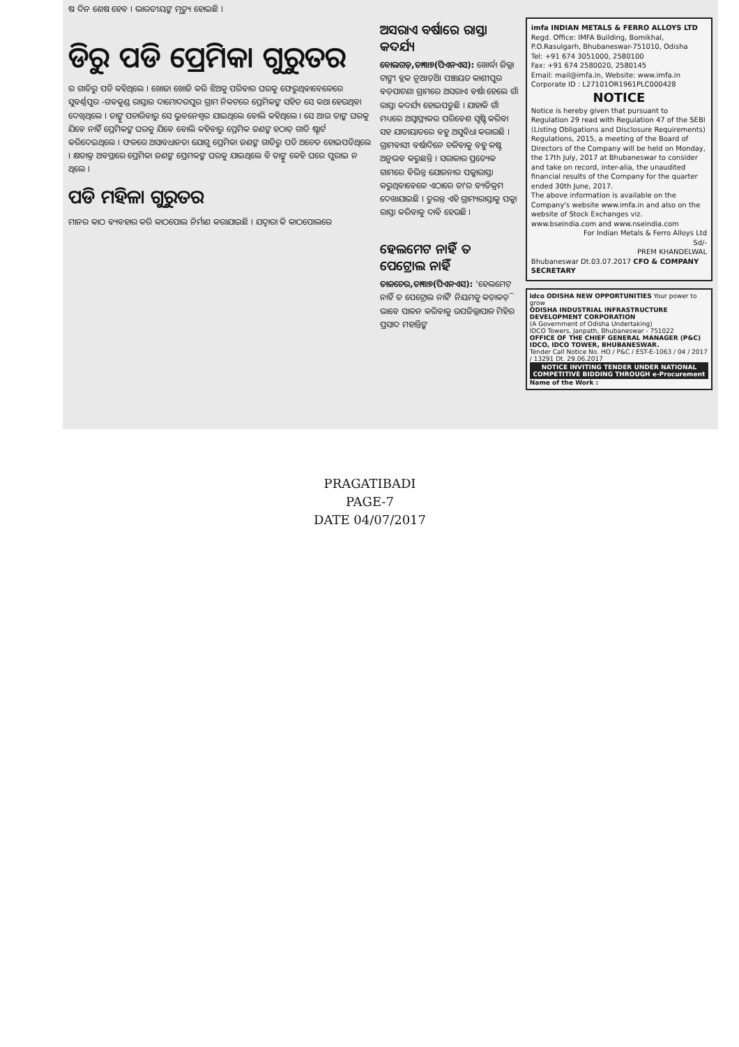ଷ ଦିନ ଶେଷ ହେବ । ଭାରତୀୟଙ୍କ ମୃତ୍ୟୁ ହୋଇଛି ।
ଡିରୁ ପଡି ପ୍ରେମିକା ଗୁରୁତର
ର ଗାଡିରୁ ପଡି କହିଥିଲେ । ଖୋଜା ଖୋଜି କରି ଝିଅକୁ ପରିବାର ଘରକୁ ଫେରୁଥିବାବେଳେରେ ସୁବର୍ଣ୍ଣପୁର -ଗବକୁଣ୍ଡ ରାସ୍ତାର ଦାମୋଦରପୁର ଗ୍ରାମ ନିକଟରେ ପ୍ରେମିକଙ୍କ ସହିତ ସେ କଥା ହେଉଥିବା ଦେଖିଥିଲେ । ତାଙ୍କୁ ପଚାରିବାରୁ ସେ ଭୁବନେଶ୍ୱର ଯାଇଥିଲେ ବୋଲି କହିଥିଲେ । ସେ ଆଉ ତାଙ୍କ ଘରକୁ ଯିବେ ନାହିଁ ପ୍ରେମିକଙ୍କ ଘରକୁ ଯିବେ ବୋଲି କହିବାରୁ ପ୍ରେମିକ ଜଣଙ୍କ ହଠାତ୍ ଗାଡି ଷ୍ଟାର୍ଟ କରିଦେଇଥିଲେ । ଫଳରେ ଅସାବଧାନତା ଯୋଗୁ ପ୍ରେମିକା ଜଣଙ୍କ ଗାଡିରୁ ପଡି ଅଚେତ ହୋଇପଡିଥିଲେ । କ୍ଷତାକ୍ତ ଅବସ୍ଥାରେ ପ୍ରେମିକା ଜଣଙ୍କ ପ୍ରେମକଙ୍କ ଘରକୁ ଯାଇଥିଲେ ବି ତାଙ୍କୁ କେହି ଘରେ ପୁରାଇ ନ ଥିଲେ ।
ପଡି ମହିଳା ଗୁରୁତର
ମାନର କାଠ ବ୍ୟବହାର କରି କାଠପୋଲ ନିର୍ମାଣ କରାଯାଇଛି । ଯଦ୍ୱାରା କି କାଠପୋଲରେ
ଅସରାଏ ବର୍ଷାରେ ରାସ୍ତା କଦର୍ଯ୍ୟ
ବୋଲଗଡ଼,ତା୩।୭(ପିଏନଏସ): ଖୋର୍ଦ୍ଧା ଜିଲ୍ଲା ଟାଙ୍ଗୀ ବ୍ଲକ ନୂଆଡ଼ିଆ ପଞ୍ଚାୟତ କାଶୀପୁର ବଡ଼ପାଟଣା ଗ୍ରାମରେ ଅସରାଏ ବର୍ଷା ହେଲେ ଗାଁ ରାସ୍ତା କଦର୍ଯ୍ୟ ହୋଇପଡୁଛି । ଯାହାକି ଗାଁ ମଧ୍ୟରେ ଅସ୍ୱାସ୍ଥ୍ୟକର ପରିବେଶ ସୃଷ୍ଟି କରିବା ସହ ଯାତାୟାତରେ ବହୁ ଅସୁବିଧା କରାଉଛି । ଗ୍ରାମବାସୀ ବର୍ଷାଦିନେ ଚଳିବାକୁ ବହୁ କଷ୍ଟ ଅନୁଭବ କରୁଛନ୍ତି । ସରାକାର ପ୍ରତ୍ୟେକ ଗାମରେ ବିଭିନ୍ନ ଯୋଜନାର ପକ୍କାରାସ୍ତା କରୁଥିବାବେଳେ ଏଠାରେ ତା'ର ବ୍ୟତିକ୍ରମ ଦେଖାଯାଇଛି । ତୁରନ୍ତ ଏହି ଗ୍ରାମ୍ୟରାସ୍ତାକୁ ପକ୍କା ରାସ୍ତା କରିବାକୁ ଦାବି ହେଉଛି ।
ହେଲମେଟ ନାହିଁ ତ ପେଟ୍ରୋଲ ନାହିଁ
ତାଳଚେର,ତା୩।୭(ପିଏନଏସ): 'ହେଲମେଟ୍ ନାହିଁ ତ ପେଟ୍ରୋଲ ନାହିଁ' ନିୟମକୁ କଡ଼ାକଡ଼ି ଭାବେ ପାଳନ କରିବାକୁ ଉପଜିଲ୍ଲାପାଳ ମିହିର ପ୍ରସାଦ ମହାନ୍ତିଙ୍କ
imfa INDIAN METALS & FERRO ALLOYS LTD
Regd. Office: IMFA Building, Bomikhal, P.O.Rasulgarh, Bhubaneswar-751010, Odisha
Tel: +91 674 3051000, 2580100
Fax: +91 674 2580020, 2580145
Email: mail@imfa.in, Website: www.imfa.in
Corporate ID : L27101OR1961PLC000428
NOTICE
Notice is hereby given that pursuant to Regulation 29 read with Regulation 47 of the SEBI (Listing Obligations and Disclosure Requirements) Regulations, 2015, a meeting of the Board of Directors of the Company will be held on Monday, the 17th July, 2017 at Bhubaneswar to consider and take on record, inter-alia, the unaudited financial results of the Company for the quarter ended 30th June, 2017.
The above information is available on the Company's website www.imfa.in and also on the website of Stock Exchanges viz. www.bseindia.com and www.nseindia.com
For Indian Metals & Ferro Alloys Ltd
Sd/-
PREM KHANDELWAL
Bhubaneswar Dt.03.07.2017 CFO & COMPANY SECRETARY
idco ODISHA NEW OPPORTUNITIES Your power to grow
ODISHA INDUSTRIAL INFRASTRUCTURE DEVELOPMENT CORPORATION
(A Government of Odisha Undertaking)
IDCO Towers, Janpath, Bhubaneswar - 751022
OFFICE OF THE CHIEF GENERAL MANAGER (P&C) IDCO, IDCO TOWER, BHUBANESWAR.
Tender Call Notice No. HO / P&C / EST-E-1063 / 04 / 2017 / 13291 Dt. 29.06.2017
NOTICE INVITING TENDER UNDER NATIONAL COMPETITIVE BIDDING THROUGH e-Procurement
Name of the Work :
PRAGATIBADI
PAGE-7
DATE 04/07/2017